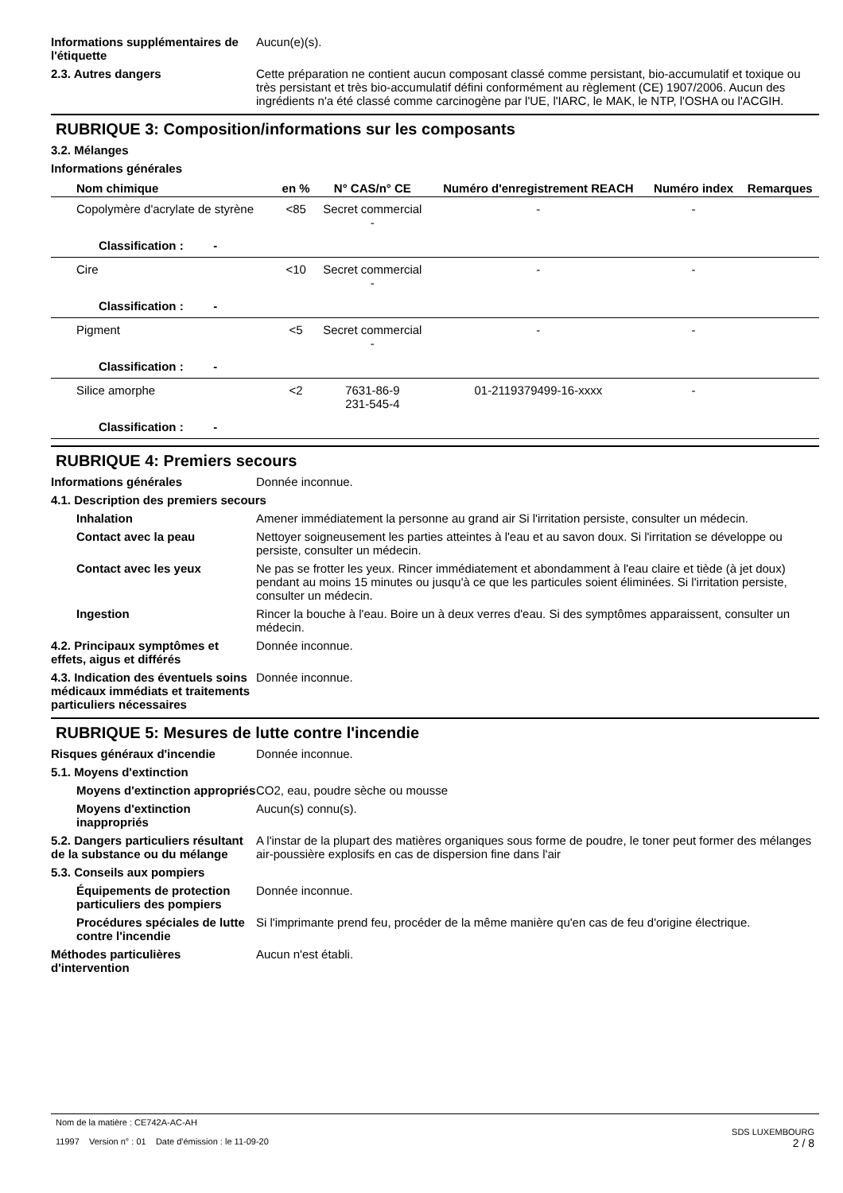Informations supplémentaires de l'étiquette
Aucun(e)(s).
2.3. Autres dangers Cette préparation ne contient aucun composant classé comme persistant, bio-accumulatif et toxique ou très persistant et très bio-accumulatif défini conformément au règlement (CE) 1907/2006. Aucun des ingrédients n'a été classé comme carcinogène par l'UE, l'IARC, le MAK, le NTP, l'OSHA ou l'ACGIH.
RUBRIQUE 3: Composition/informations sur les composants
3.2. Mélanges
Informations générales
| Nom chimique | en % | N° CAS/n° CE | Numéro d'enregistrement REACH | Numéro index | Remarques |
| --- | --- | --- | --- | --- | --- |
| Copolymère d'acrylate de styrène | <85 | Secret commercial - | - | - | |
| Classification : - | | | | | |
| Cire | <10 | Secret commercial - | - | - | |
| Classification : - | | | | | |
| Pigment | <5 | Secret commercial - | - | - | |
| Classification : - | | | | | |
| Silice amorphe | <2 | 7631-86-9 231-545-4 | 01-2119379499-16-xxxx | - | |
| Classification : - | | | | | |
RUBRIQUE 4: Premiers secours
Informations générales Donnée inconnue.
4.1. Description des premiers secours
Inhalation Amener immédiatement la personne au grand air Si l'irritation persiste, consulter un médecin.
Contact avec la peau Nettoyer soigneusement les parties atteintes à l'eau et au savon doux. Si l'irritation se développe ou persiste, consulter un médecin.
Contact avec les yeux Ne pas se frotter les yeux. Rincer immédiatement et abondamment à l'eau claire et tiède (à jet doux) pendant au moins 15 minutes ou jusqu'à ce que les particules soient éliminées. Si l'irritation persiste, consulter un médecin.
Ingestion Rincer la bouche à l'eau. Boire un à deux verres d'eau. Si des symptômes apparaissent, consulter un médecin.
4.2. Principaux symptômes et effets, aigus et différés
Donnée inconnue.
4.3. Indication des éventuels soins médicaux immédiats et traitements particuliers nécessaires
Donnée inconnue.
RUBRIQUE 5: Mesures de lutte contre l'incendie
Risques généraux d'incendie Donnée inconnue.
5.1. Moyens d'extinction
Moyens d'extinction appropriés
CO2, eau, poudre sèche ou mousse
Moyens d'extinction inappropriés
Aucun(s) connu(s).
5.2. Dangers particuliers résultant de la substance ou du mélange
A l'instar de la plupart des matières organiques sous forme de poudre, le toner peut former des mélanges air-poussière explosifs en cas de dispersion fine dans l'air
5.3. Conseils aux pompiers
Équipements de protection particuliers des pompiers
Donnée inconnue.
Procédures spéciales de lutte contre l'incendie
Si l'imprimante prend feu, procéder de la même manière qu'en cas de feu d'origine électrique.
Méthodes particulières d'intervention
Aucun n'est établi.
Nom de la matière : CE742A-AC-AH
11997 Version n° : 01 Date d'émission : le 11-09-20
SDS LUXEMBOURG
2 / 8